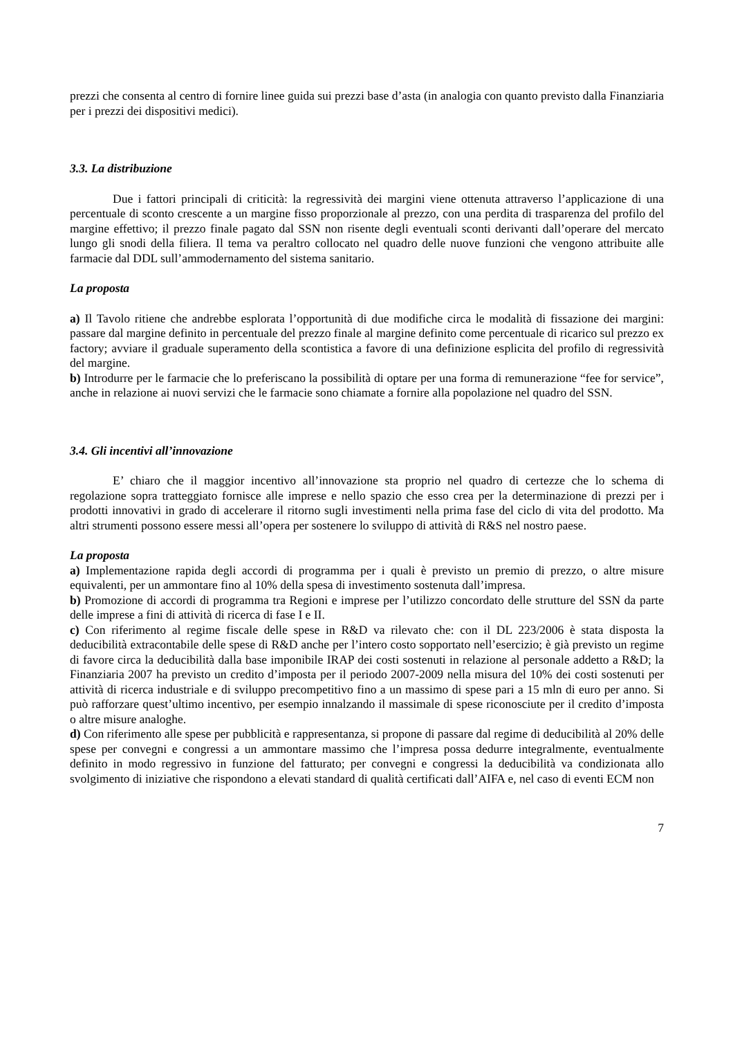prezzi che consenta al centro di fornire linee guida sui prezzi base d’asta (in analogia con quanto previsto dalla Finanziaria per i prezzi dei dispositivi medici).
3.3. La distribuzione
Due i fattori principali di criticità: la regressività dei margini viene ottenuta attraverso l’applicazione di una percentuale di sconto crescente a un margine fisso proporzionale al prezzo, con una perdita di trasparenza del profilo del margine effettivo; il prezzo finale pagato dal SSN non risente degli eventuali sconti derivanti dall’operare del mercato lungo gli snodi della filiera. Il tema va peraltro collocato nel quadro delle nuove funzioni che vengono attribuite alle farmacie dal DDL sull’ammodernamento del sistema sanitario.
La proposta
a) Il Tavolo ritiene che andrebbe esplorata l’opportunità di due modifiche circa le modalità di fissazione dei margini: passare dal margine definito in percentuale del prezzo finale al margine definito come percentuale di ricarico sul prezzo ex factory; avviare il graduale superamento della scontistica a favore di una definizione esplicita del profilo di regressività del margine.
b) Introdurre per le farmacie che lo preferiscano la possibilità di optare per una forma di remunerazione “fee for service”, anche in relazione ai nuovi servizi che le farmacie sono chiamate a fornire alla popolazione nel quadro del SSN.
3.4. Gli incentivi all’innovazione
E’ chiaro che il maggior incentivo all’innovazione sta proprio nel quadro di certezze che lo schema di regolazione sopra tratteggiato fornisce alle imprese e nello spazio che esso crea per la determinazione di prezzi per i prodotti innovativi in grado di accelerare il ritorno sugli investimenti nella prima fase del ciclo di vita del prodotto. Ma altri strumenti possono essere messi all’opera per sostenere lo sviluppo di attività di R&S nel nostro paese.
La proposta
a) Implementazione rapida degli accordi di programma per i quali è previsto un premio di prezzo, o altre misure equivalenti, per un ammontare fino al 10% della spesa di investimento sostenuta dall’impresa.
b) Promozione di accordi di programma tra Regioni e imprese per l’utilizzo concordato delle strutture del SSN da parte delle imprese a fini di attività di ricerca di fase I e II.
c) Con riferimento al regime fiscale delle spese in R&D va rilevato che: con il DL 223/2006 è stata disposta la deducibilità extracontabile delle spese di R&D anche per l’intero costo sopportato nell’esercizio; è già previsto un regime di favore circa la deducibilità dalla base imponibile IRAP dei costi sostenuti in relazione al personale addetto a R&D; la Finanziaria 2007 ha previsto un credito d’imposta per il periodo 2007-2009 nella misura del 10% dei costi sostenuti per attività di ricerca industriale e di sviluppo precompetitivo fino a un massimo di spese pari a 15 mln di euro per anno. Si può rafforzare quest’ultimo incentivo, per esempio innalzando il massimale di spese riconosciute per il credito d’imposta o altre misure analoghe.
d) Con riferimento alle spese per pubblicità e rappresentanza, si propone di passare dal regime di deducibilità al 20% delle spese per convegni e congressi a un ammontare massimo che l’impresa possa dedurre integralmente, eventualmente definito in modo regressivo in funzione del fatturato; per convegni e congressi la deducibilità va condizionata allo svolgimento di iniziative che rispondono a elevati standard di qualità certificati dall’AIFA e, nel caso di eventi ECM non
7